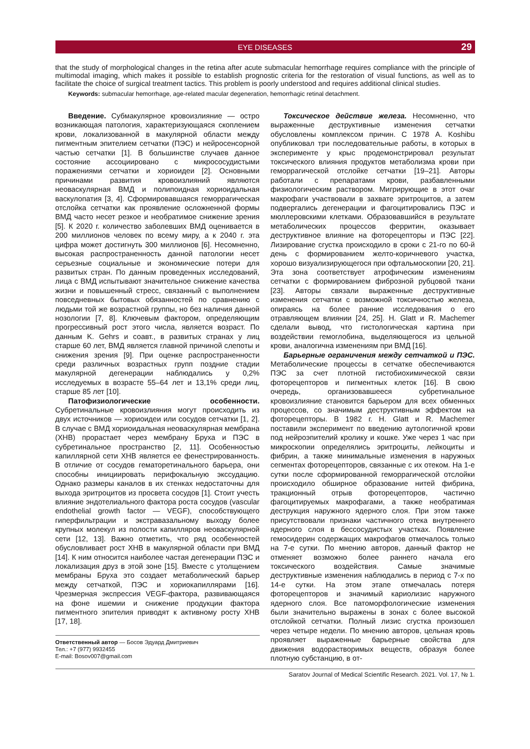EYE DISEASES 29
that the study of morphological changes in the retina after acute submacular hemorrhage requires compliance with the principle of multimodal imaging, which makes it possible to establish prognostic criteria for the restoration of visual functions, as well as to facilitate the choice of surgical treatment tactics. This problem is poorly understood and requires additional clinical studies.
Keywords: submacular hemorrhage, age-related macular degeneration, hemorrhagic retinal detachment.
Введение. Субмакулярное кровоизлияние — остро возникающая патология, характеризующаяся скоплением крови, локализованной в макулярной области между пигментным эпителием сетчатки (ПЭС) и нейросенсорной частью сетчатки [1]. В большинстве случаев данное состояние ассоциировано с микрососудистыми поражениями сетчатки и хориоидеи [2]. Основными причинами развития кровоизлияний являются неоваскулярная ВМД и полипоидная хориоидальная васкулопатия [3, 4]. Сформировавшаяся геморрагическая отслойка сетчатки как проявление осложненной формы ВМД часто несет резкое и необратимое снижение зрения [5]. К 2020 г. количество заболевших ВМД оценивается в 200 миллионов человек по всему миру, а к 2040 г. эта цифра может достигнуть 300 миллионов [6]. Несомненно, высокая распространенность данной патологии несет серьезные социальные и экономические потери для развитых стран. По данным проведенных исследований, лица с ВМД испытывают значительное снижение качества жизни и повышенный стресс, связанный с выполнением повседневных бытовых обязанностей по сравнению с людьми той же возрастной группы, но без наличия данной нозологии [7, 8]. Ключевым фактором, определяющим прогрессивный рост этого числа, является возраст. По данным K. Gehrs и соавт., в развитых странах у лиц старше 60 лет, ВМД является главной причиной слепоты и снижения зрения [9]. При оценке распространенности среди различных возрастных групп поздние стадии макулярной дегенерации наблюдались у 0,2% исследуемых в возрасте 55–64 лет и 13,1% среди лиц, старше 85 лет [10].
Патофизиологические особенности. Субретинальные кровоизлияния могут происходить из двух источников — хориоидеи или сосудов сетчатки [1, 2]. В случае с ВМД хориоидальная неоваскулярная мембрана (ХНВ) прорастает через мембрану Бруха и ПЭС в субретинальное пространство [2, 11]. Особенностью капиллярной сети ХНВ является ее фенестрированность. В отличие от сосудов гематоретинального барьера, они способны инициировать перифокальную экссудацию. Однако размеры каналов в их стенках недостаточны для выхода эритроцитов из просвета сосудов [1]. Стоит учесть влияние эндотелиального фактора роста сосудов (vascular endothelial growth factor — VEGF), способствующего гиперфильтрации и экстравазальному выходу более крупных молекул из полости капилляров неоваскулярной сети [12, 13]. Важно отметить, что ряд особенностей обусловливает рост ХНВ в макулярной области при ВМД [14]. К ним относится наиболее частая дегенерации ПЭС и локализация друз в этой зоне [15]. Вместе с утолщением мембраны Бруха это создает метаболический барьер между сетчаткой, ПЭС и хориокапиллярами [16]. Чрезмерная экспрессия VEGF-фактора, развивающаяся на фоне ишемии и снижение продукции фактора пигментного эпителия приводят к активному росту ХНВ [17, 18].
Ответственный автор — Босов Эдуард Дмитриевич
Тел.: +7 (977) 9932455
E-mail: Bosov007@gmail.com
Токсическое действие железа. Несомненно, что выраженные деструктивные изменения сетчатки обусловлены комплексом причин. С 1978 A. Koshibu опубликовал три последовательные работы, в которых в эксперименте у крыс продемонстрировал результат токсического влияния продуктов метаболизма крови при геморрагической отслойке сетчатки [19–21]. Авторы работали с препаратами крови, разбавленными физиологическим раствором. Мигрирующие в этот очаг макрофаги участвовали в захвате эритроцитов, а затем подвергались дегенерации и фагоцитировались ПЭС и мюллеровскими клетками. Образовавшийся в результате метаболических процессов ферритин, оказывает деструктивное влияние на фоторецепторы и ПЭС [22]. Лизирование сгустка происходило в сроки с 21-го по 60-й день с формированием желто-коричневого участка, хорошо визуализирующегося при офтальмоскопии [20, 21]. Эта зона соответствует атрофическим изменениям сетчатки с формированием фиброзной рубцовой ткани [23]. Авторы связали выраженные деструктивные изменения сетчатки с возможной токсичностью железа, опираясь на более ранние исследования о его отравляющем влиянии [24, 25]. H. Glatt и R. Machemer сделали вывод, что гистологическая картина при воздействии гемоглобина, выделяющегося из цельной крови, аналогична изменениям при ВМД [16].
Барьерные ограничения между сетчаткой и ПЭС. Метаболические процессы в сетчатке обеспечиваются ПЭС за счет плотной гистобиохимической связи фоторецепторов и пигментных клеток [16]. В свою очередь, организовавшееся субретинальное кровоизлияние становится барьером для всех обменных процессов, со значимым деструктивным эффектом на фоторецепторы. В 1982 г. H. Glatt и R. Machemer поставили эксперимент по введению аутологичной крови под нейроэпителий кролику и кошке. Уже через 1 час при микроскопии определялись эритроциты, лейкоциты и фибрин, а также минимальные изменения в наружных сегментах фоторецепторов, связанные с их отеком. На 1-е сутки после сформированной геморрагической отслойки происходило обширное образование нитей фибрина, тракционный отрыв фоторецепторов, частично фагоцитируемых макрофагами, а также необратимая деструкция наружного ядерного слоя. При этом также присутствовали признаки частичного отека внутреннего ядерного слоя в бессосудистых участках. Появление гемосидерин содержащих макрофагов отмечалось только на 7-е сутки. По мнению авторов, данный фактор не отменяет возможно более раннего начала его токсического воздействия. Самые значимые деструктивные изменения наблюдались в период с 7-х по 14-е сутки. На этом этапе отмечалась потеря фоторецепторов и значимый кариолизис наружного ядерного слоя. Все патоморфологические изменения были значительно выражены в зонах с более высокой отслойкой сетчатки. Полный лизис сгустка произошел через четыре недели. По мнению авторов, цельная кровь проявляет выраженные барьерные свойства для движения водорастворимых веществ, образуя более плотную субстанцию, в от-
Saratov Journal of Medical Scientific Research. 2021. Vol. 17, № 1.